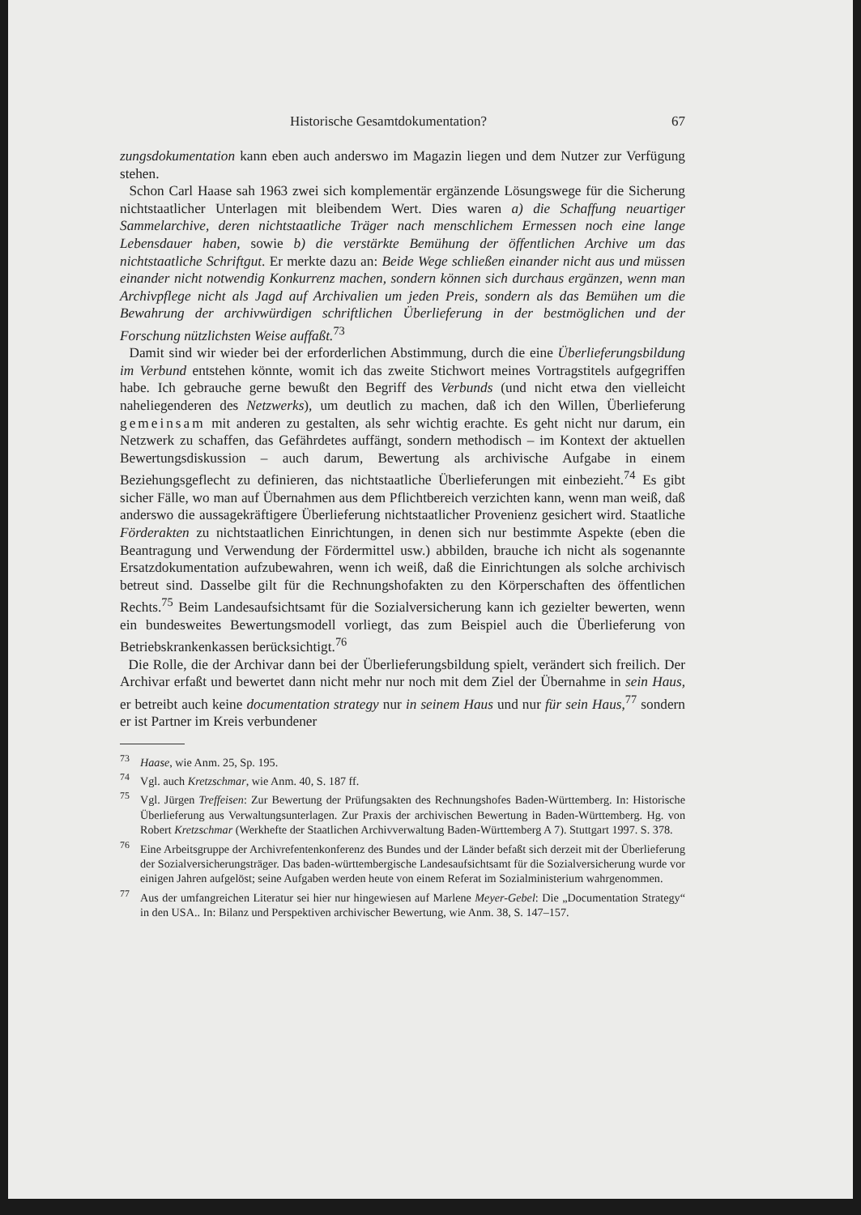Historische Gesamtdokumentation? 67
zungsdokumentation kann eben auch anderswo im Magazin liegen und dem Nutzer zur Verfügung stehen.
Schon Carl Haase sah 1963 zwei sich komplementär ergänzende Lösungswege für die Sicherung nichtstaatlicher Unterlagen mit bleibendem Wert. Dies waren a) die Schaffung neuartiger Sammelarchive, deren nichtstaatliche Träger nach menschlichem Ermessen noch eine lange Lebensdauer haben, sowie b) die verstärkte Bemühung der öffentlichen Archive um das nichtstaatliche Schriftgut. Er merkte dazu an: Beide Wege schließen einander nicht aus und müssen einander nicht notwendig Konkurrenz machen, sondern können sich durchaus ergänzen, wenn man Archivpflege nicht als Jagd auf Archivalien um jeden Preis, sondern als das Bemühen um die Bewahrung der archivwürdigen schriftlichen Überlieferung in der bestmöglichen und der Forschung nützlichsten Weise auffaßt.<sup>73</sup>
Damit sind wir wieder bei der erforderlichen Abstimmung, durch die eine Überlieferungsbildung im Verbund entstehen könnte, womit ich das zweite Stichwort meines Vortragstitels aufgegriffen habe. Ich gebrauche gerne bewußt den Begriff des Verbunds (und nicht etwa den vielleicht naheliegenderen des Netzwerks), um deutlich zu machen, daß ich den Willen, Überlieferung gemeinsam mit anderen zu gestalten, als sehr wichtig erachte. Es geht nicht nur darum, ein Netzwerk zu schaffen, das Gefährdetes auffängt, sondern methodisch – im Kontext der aktuellen Bewertungsdiskussion – auch darum, Bewertung als archivische Aufgabe in einem Beziehungsgeflecht zu definieren, das nichtstaatliche Überlieferungen mit einbezieht.<sup>74</sup> Es gibt sicher Fälle, wo man auf Übernahmen aus dem Pflichtbereich verzichten kann, wenn man weiß, daß anderswo die aussagekräftigere Überlieferung nichtstaatlicher Provenienz gesichert wird. Staatliche Förderakten zu nichtstaatlichen Einrichtungen, in denen sich nur bestimmte Aspekte (eben die Beantragung und Verwendung der Fördermittel usw.) abbilden, brauche ich nicht als sogenannte Ersatzdokumentation aufzubewahren, wenn ich weiß, daß die Einrichtungen als solche archivisch betreut sind. Dasselbe gilt für die Rechnungshofakten zu den Körperschaften des öffentlichen Rechts.<sup>75</sup> Beim Landesaufsichtsamt für die Sozialversicherung kann ich gezielter bewerten, wenn ein bundesweites Bewertungsmodell vorliegt, das zum Beispiel auch die Überlieferung von Betriebskrankenkassen berücksichtigt.<sup>76</sup>
Die Rolle, die der Archivar dann bei der Überlieferungsbildung spielt, verändert sich freilich. Der Archivar erfaßt und bewertet dann nicht mehr nur noch mit dem Ziel der Übernahme in sein Haus, er betreibt auch keine documentation strategy nur in seinem Haus und nur für sein Haus,<sup>77</sup> sondern er ist Partner im Kreis verbundener
<sup>73</sup> Haase, wie Anm. 25, Sp. 195.
<sup>74</sup> Vgl. auch Kretzschmar, wie Anm. 40, S. 187 ff.
<sup>75</sup> Vgl. Jürgen Treffeisen: Zur Bewertung der Prüfungsakten des Rechnungshofes Baden-Württemberg. In: Historische Überlieferung aus Verwaltungsunterlagen. Zur Praxis der archivischen Bewertung in Baden-Württemberg. Hg. von Robert Kretzschmar (Werkhefte der Staatlichen Archivverwaltung Baden-Württemberg A 7). Stuttgart 1997. S. 378.
<sup>76</sup> Eine Arbeitsgruppe der Archivrefentenkonferenz des Bundes und der Länder befaßt sich derzeit mit der Überlieferung der Sozialversicherungsträger. Das baden-württembergische Landesaufsichtsamt für die Sozialversicherung wurde vor einigen Jahren aufgelöst; seine Aufgaben werden heute von einem Referat im Sozialministerium wahrgenommen.
<sup>77</sup> Aus der umfangreichen Literatur sei hier nur hingewiesen auf Marlene Meyer-Gebel: Die „Documentation Strategy“ in den USA.. In: Bilanz und Perspektiven archivischer Bewertung, wie Anm. 38, S. 147–157.